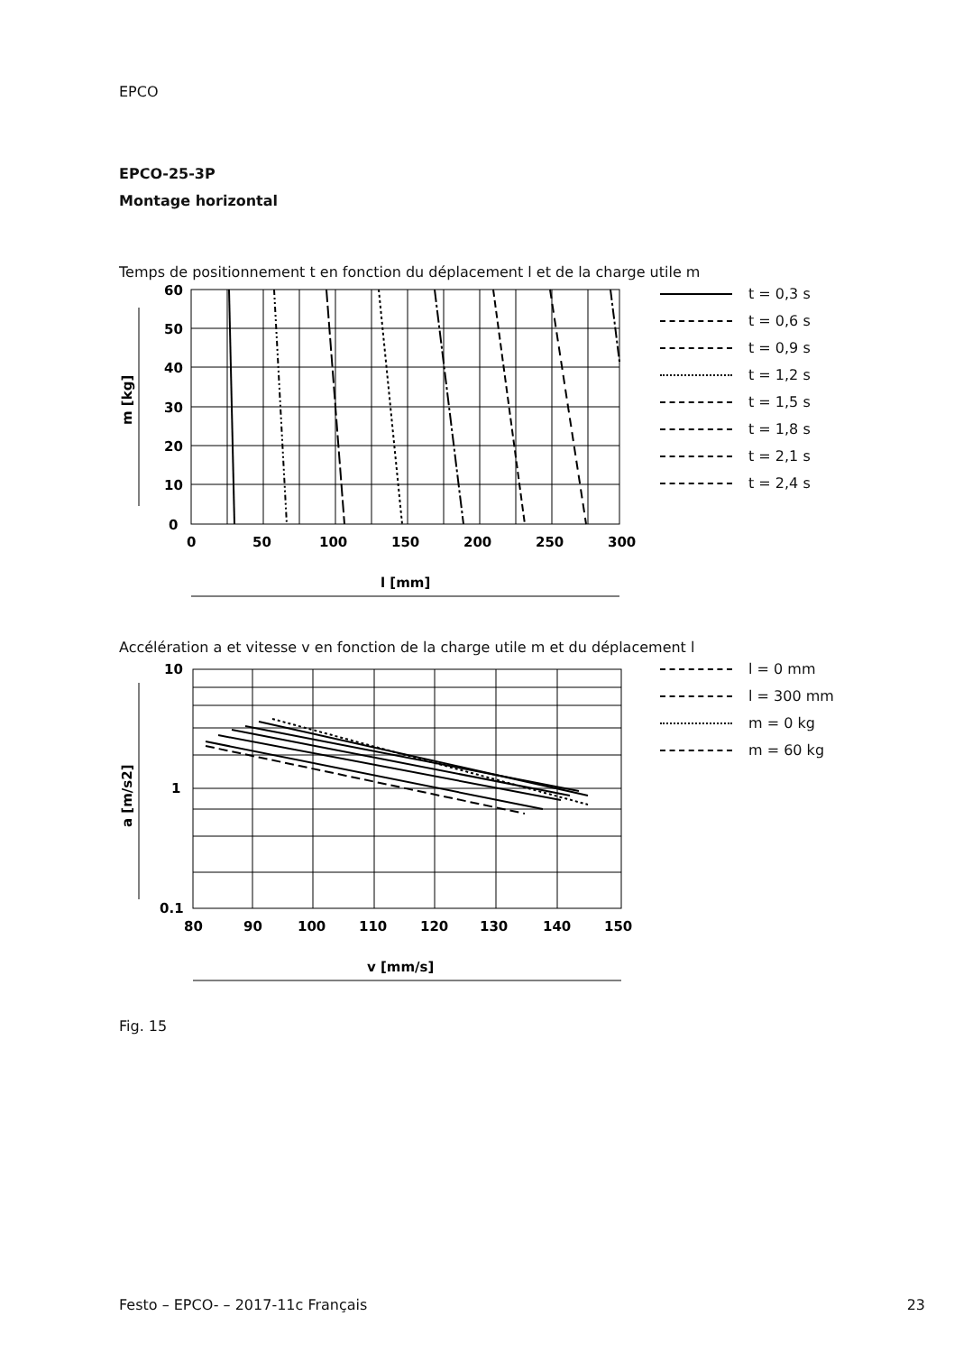EPCO
EPCO-25-3P
Montage horizontal
Temps de positionnement t en fonction du déplacement l et de la charge utile m
60
50
40
30
20
10
0
0
50
100
150
200
250
300
l [mm]
m [kg]
t = 0,3 s
t = 0,6 s
t = 0,9 s
t = 1,2 s
t = 1,5 s
t = 1,8 s
t = 2,1 s
t = 2,4 s
Accélération a et vitesse v en fonction de la charge utile m et du déplacement l
10
1
0.1
80
90
100
110
120
130
140
150
v [mm/s]
a [m/s2]
l = 0 mm
l = 300 mm
m = 0 kg
m = 60 kg
Fig. 15
Festo – EPCO- – 2017-11c Français
23